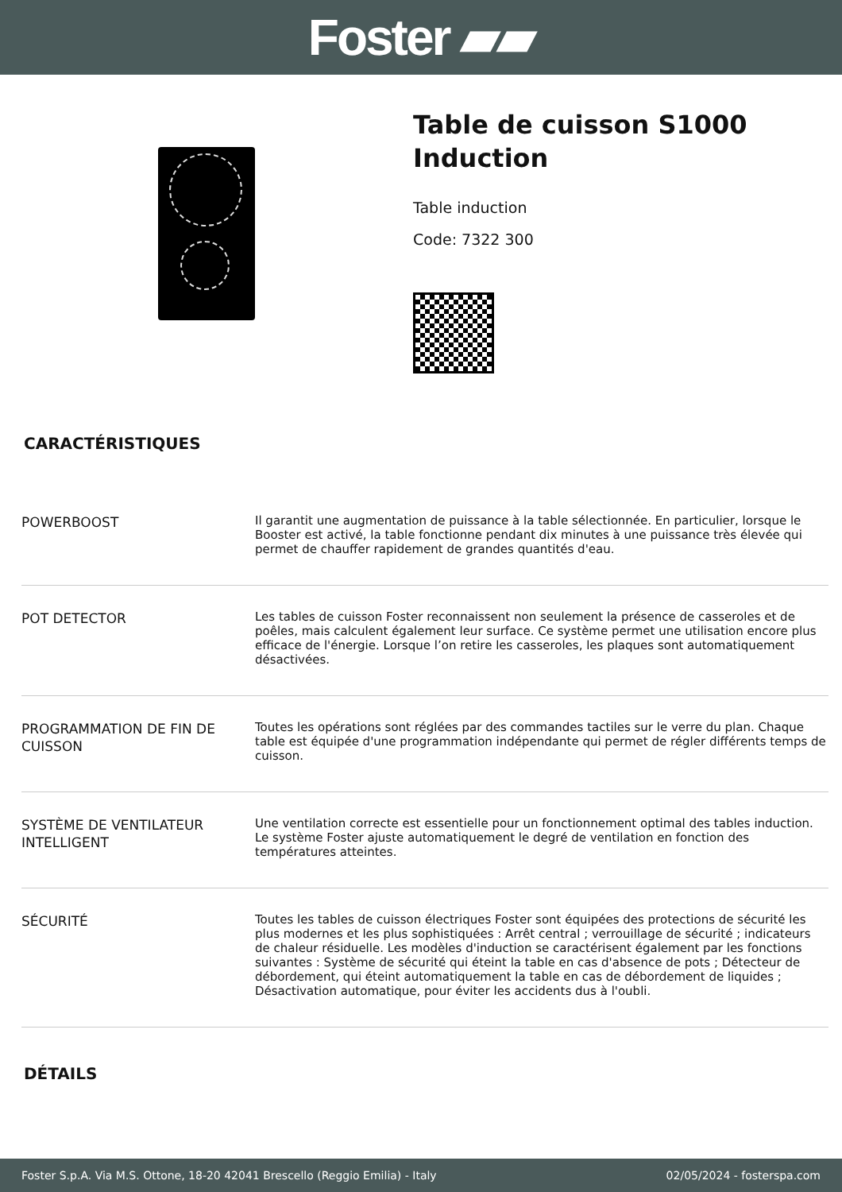Foster ▰▰
Table de cuisson S1000
Induction
Table induction
Code: 7322 300
CARACTÉRISTIQUES
| POWERBOOST | Il garantit une augmentation de puissance à la table sélectionnée. En particulier, lorsque le Booster est activé, la table fonctionne pendant dix minutes à une puissance très élevée qui permet de chauffer rapidement de grandes quantités d'eau. |
| POT DETECTOR | Les tables de cuisson Foster reconnaissent non seulement la présence de casseroles et de poêles, mais calculent également leur surface. Ce système permet une utilisation encore plus efficace de l'énergie. Lorsque l’on retire les casseroles, les plaques sont automatiquement désactivées. |
| PROGRAMMATION DE FIN DE CUISSON | Toutes les opérations sont réglées par des commandes tactiles sur le verre du plan. Chaque table est équipée d'une programmation indépendante qui permet de régler différents temps de cuisson. |
| SYSTÈME DE VENTILATEUR INTELLIGENT | Une ventilation correcte est essentielle pour un fonctionnement optimal des tables induction. Le système Foster ajuste automatiquement le degré de ventilation en fonction des températures atteintes. |
| SÉCURITÉ | Toutes les tables de cuisson électriques Foster sont équipées des protections de sécurité les plus modernes et les plus sophistiquées : Arrêt central ; verrouillage de sécurité ; indicateurs de chaleur résiduelle. Les modèles d'induction se caractérisent également par les fonctions suivantes : Système de sécurité qui éteint la table en cas d'absence de pots ; Détecteur de débordement, qui éteint automatiquement la table en cas de débordement de liquides ; Désactivation automatique, pour éviter les accidents dus à l'oubli. |
DÉTAILS
Foster S.p.A. Via M.S. Ottone, 18-20 42041 Brescello (Reggio Emilia) - Italy 02/05/2024 - fosterspa.com